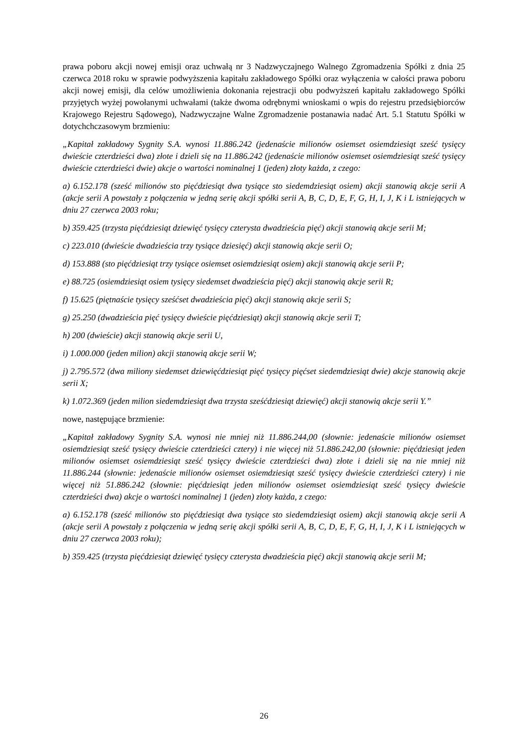prawa poboru akcji nowej emisji oraz uchwałą nr 3 Nadzwyczajnego Walnego Zgromadzenia Spółki z dnia 25 czerwca 2018 roku w sprawie podwyższenia kapitału zakładowego Spółki oraz wyłączenia w całości prawa poboru akcji nowej emisji, dla celów umożliwienia dokonania rejestracji obu podwyższeń kapitału zakładowego Spółki przyjętych wyżej powołanymi uchwałami (także dwoma odrębnymi wnioskami o wpis do rejestru przedsiębiorców Krajowego Rejestru Sądowego), Nadzwyczajne Walne Zgromadzenie postanawia nadać Art. 5.1 Statutu Spółki w dotychchczasowym brzmieniu:
„Kapitał zakładowy Sygnity S.A. wynosi 11.886.242 (jedenaście milionów osiemset osiemdziesiąt sześć tysięcy dwieście czterdzieści dwa) złote i dzieli się na 11.886.242 (jedenaście milionów osiemset osiemdziesiąt sześć tysięcy dwieście czterdzieści dwie) akcje o wartości nominalnej 1 (jeden) złoty każda, z czego:
a) 6.152.178 (sześć milionów sto pięćdziesiąt dwa tysiące sto siedemdziesiąt osiem) akcji stanowią akcje serii A (akcje serii A powstały z połączenia w jedną serię akcji spółki serii A, B, C, D, E, F, G, H, I, J, K i L istniejących w dniu 27 czerwca 2003 roku;
b) 359.425 (trzysta pięćdziesiąt dziewięć tysięcy czterysta dwadzieścia pięć) akcji stanowią akcje serii M;
c) 223.010 (dwieście dwadzieścia trzy tysiące dziesięć) akcji stanowią akcje serii O;
d) 153.888 (sto pięćdziesiąt trzy tysiące osiemset osiemdziesiąt osiem) akcji stanowią akcje serii P;
e) 88.725 (osiemdziesiąt osiem tysięcy siedemset dwadzieścia pięć) akcji stanowią akcje serii R;
f) 15.625 (piętnaście tysięcy sześćset dwadzieścia pięć) akcji stanowią akcje serii S;
g) 25.250 (dwadzieścia pięć tysięcy dwieście pięćdziesiąt) akcji stanowią akcje serii T;
h) 200 (dwieście) akcji stanowią akcje serii U,
i) 1.000.000 (jeden milion) akcji stanowią akcje serii W;
j) 2.795.572 (dwa miliony siedemset dziewięćdziesiąt pięć tysięcy pięćset siedemdziesiąt dwie) akcje stanowią akcje serii X;
k) 1.072.369 (jeden milion siedemdziesiąt dwa trzysta sześćdziesiąt dziewięć) akcji stanowią akcje serii Y.”
nowe, następujące brzmienie:
„Kapitał zakładowy Sygnity S.A. wynosi nie mniej niż 11.886.244,00 (słownie: jedenaście milionów osiemset osiemdziesiąt sześć tysięcy dwieście czterdzieści cztery) i nie więcej niż 51.886.242,00 (słownie: pięćdziesiąt jeden milionów osiemset osiemdziesiąt sześć tysięcy dwieście czterdzieści dwa) złote i dzieli się na nie mniej niż 11.886.244 (słownie: jedenaście milionów osiemset osiemdziesiąt sześć tysięcy dwieście czterdzieści cztery) i nie więcej niż 51.886.242 (słownie: pięćdziesiąt jeden milionów osiemset osiemdziesiąt sześć tysięcy dwieście czterdzieści dwa) akcje o wartości nominalnej 1 (jeden) złoty każda, z czego:
a) 6.152.178 (sześć milionów sto pięćdziesiąt dwa tysiące sto siedemdziesiąt osiem) akcji stanowią akcje serii A (akcje serii A powstały z połączenia w jedną serię akcji spółki serii A, B, C, D, E, F, G, H, I, J, K i L istniejących w dniu 27 czerwca 2003 roku);
b) 359.425 (trzysta pięćdziesiąt dziewięć tysięcy czterysta dwadzieścia pięć) akcji stanowią akcje serii M;
26